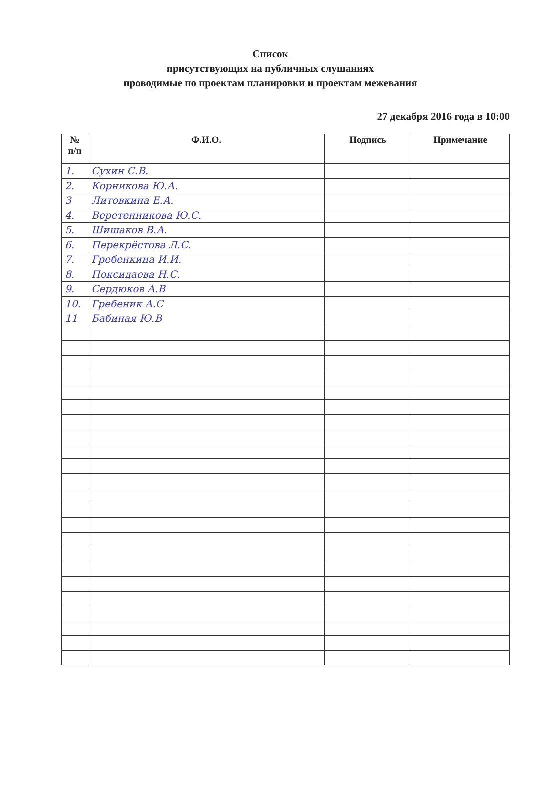Список
присутствующих на публичных слушаниях
проводимые по проектам планировки и проектам межевания
27 декабря 2016 года в 10:00
| № п/п | Ф.И.О. | Подпись | Примечание |
| --- | --- | --- | --- |
| 1. | Сухин С.В. | | |
| 2. | Корникова Ю.А. | | |
| 3 | Литовкина Е.А. | | |
| 4. | Веретенникова Ю.С. | | |
| 5. | Шишаков В.А. | | |
| 6. | Перекрёстова Л.С. | | |
| 7. | Гребенкина И.И. | | |
| 8. | Поксидаева Н.С. | | |
| 9. | Сердюков А.В | | |
| 10. | Гребеник А.С | | |
| 11 | Бабиная Ю.В | | |